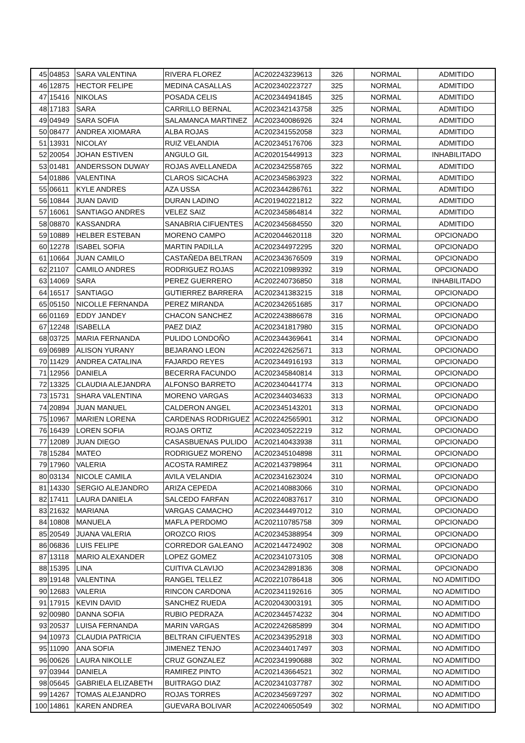| 45 | 04853 | SARA VALENTINA | RIVERA FLOREZ | AC202243239613 | 326 | NORMAL | ADMITIDO |
| 46 | 12875 | HECTOR FELIPE | MEDINA CASALLAS | AC202340223727 | 325 | NORMAL | ADMITIDO |
| 47 | 15416 | NIKOLAS | POSADA CELIS | AC202344941845 | 325 | NORMAL | ADMITIDO |
| 48 | 17183 | SARA | CARRILLO BERNAL | AC202342143758 | 325 | NORMAL | ADMITIDO |
| 49 | 04949 | SARA SOFIA | SALAMANCA MARTINEZ | AC202340086926 | 324 | NORMAL | ADMITIDO |
| 50 | 08477 | ANDREA XIOMARA | ALBA ROJAS | AC202341552058 | 323 | NORMAL | ADMITIDO |
| 51 | 13931 | NICOLAY | RUIZ VELANDIA | AC202345176706 | 323 | NORMAL | ADMITIDO |
| 52 | 20054 | JOHAN ESTIVEN | ANGULO GIL | AC202015449913 | 323 | NORMAL | INHABILITADO |
| 53 | 01481 | ANDERSSON DUWAY | ROJAS AVELLANEDA | AC202342558765 | 322 | NORMAL | ADMITIDO |
| 54 | 01886 | VALENTINA | CLAROS SICACHA | AC202345863923 | 322 | NORMAL | ADMITIDO |
| 55 | 06611 | KYLE ANDRES | AZA USSA | AC202344286761 | 322 | NORMAL | ADMITIDO |
| 56 | 10844 | JUAN DAVID | DURAN LADINO | AC201940221812 | 322 | NORMAL | ADMITIDO |
| 57 | 16061 | SANTIAGO ANDRES | VELEZ SAIZ | AC202345864814 | 322 | NORMAL | ADMITIDO |
| 58 | 08870 | KASSANDRA | SANABRIA CIFUENTES | AC202345684550 | 320 | NORMAL | ADMITIDO |
| 59 | 10889 | HELBER ESTEBAN | MORENO CAMPO | AC202044620118 | 320 | NORMAL | OPCIONADO |
| 60 | 12278 | ISABEL SOFIA | MARTIN PADILLA | AC202344972295 | 320 | NORMAL | OPCIONADO |
| 61 | 10664 | JUAN CAMILO | CASTAÑEDA BELTRAN | AC202343676509 | 319 | NORMAL | OPCIONADO |
| 62 | 21107 | CAMILO ANDRES | RODRIGUEZ ROJAS | AC202210989392 | 319 | NORMAL | OPCIONADO |
| 63 | 14069 | SARA | PEREZ GUERRERO | AC202240736850 | 318 | NORMAL | INHABILITADO |
| 64 | 16517 | SANTIAGO | GUTIERREZ BARRERA | AC202341383215 | 318 | NORMAL | OPCIONADO |
| 65 | 05150 | NICOLLE FERNANDA | PEREZ MIRANDA | AC202342651685 | 317 | NORMAL | OPCIONADO |
| 66 | 01169 | EDDY JANDEY | CHACON SANCHEZ | AC202243886678 | 316 | NORMAL | OPCIONADO |
| 67 | 12248 | ISABELLA | PAEZ DIAZ | AC202341817980 | 315 | NORMAL | OPCIONADO |
| 68 | 03725 | MARIA FERNANDA | PULIDO LONDOÑO | AC202344369641 | 314 | NORMAL | OPCIONADO |
| 69 | 06989 | ALISON YURANY | BEJARANO LEON | AC202242625671 | 313 | NORMAL | OPCIONADO |
| 70 | 11429 | ANDREA CATALINA | FAJARDO REYES | AC202344916193 | 313 | NORMAL | OPCIONADO |
| 71 | 12956 | DANIELA | BECERRA FACUNDO | AC202345840814 | 313 | NORMAL | OPCIONADO |
| 72 | 13325 | CLAUDIA ALEJANDRA | ALFONSO BARRETO | AC202340441774 | 313 | NORMAL | OPCIONADO |
| 73 | 15731 | SHARA VALENTINA | MORENO VARGAS | AC202344034633 | 313 | NORMAL | OPCIONADO |
| 74 | 20894 | JUAN MANUEL | CALDERON ANGEL | AC202345143201 | 313 | NORMAL | OPCIONADO |
| 75 | 10967 | MARIEN LORENA | CARDENAS RODRIGUEZ | AC202242565901 | 312 | NORMAL | OPCIONADO |
| 76 | 16439 | LOREN SOFIA | ROJAS ORTIZ | AC202340522219 | 312 | NORMAL | OPCIONADO |
| 77 | 12089 | JUAN DIEGO | CASASBUENAS PULIDO | AC202140433938 | 311 | NORMAL | OPCIONADO |
| 78 | 15284 | MATEO | RODRIGUEZ MORENO | AC202345104898 | 311 | NORMAL | OPCIONADO |
| 79 | 17960 | VALERIA | ACOSTA RAMIREZ | AC202143798964 | 311 | NORMAL | OPCIONADO |
| 80 | 03134 | NICOLE CAMILA | AVILA VELANDIA | AC202341623024 | 310 | NORMAL | OPCIONADO |
| 81 | 14330 | SERGIO ALEJANDRO | ARIZA CEPEDA | AC202140883066 | 310 | NORMAL | OPCIONADO |
| 82 | 17411 | LAURA DANIELA | SALCEDO FARFAN | AC202240837617 | 310 | NORMAL | OPCIONADO |
| 83 | 21632 | MARIANA | VARGAS CAMACHO | AC202344497012 | 310 | NORMAL | OPCIONADO |
| 84 | 10808 | MANUELA | MAFLA PERDOMO | AC202110785758 | 309 | NORMAL | OPCIONADO |
| 85 | 20549 | JUANA VALERIA | OROZCO RIOS | AC202345388954 | 309 | NORMAL | OPCIONADO |
| 86 | 06836 | LUIS FELIPE | CORREDOR GALEANO | AC202144724902 | 308 | NORMAL | OPCIONADO |
| 87 | 13118 | MARIO ALEXANDER | LOPEZ GOMEZ | AC202341073105 | 308 | NORMAL | OPCIONADO |
| 88 | 15395 | LINA | CUITIVA CLAVIJO | AC202342891836 | 308 | NORMAL | OPCIONADO |
| 89 | 19148 | VALENTINA | RANGEL TELLEZ | AC202210786418 | 306 | NORMAL | NO ADMITIDO |
| 90 | 12683 | VALERIA | RINCON CARDONA | AC202341192616 | 305 | NORMAL | NO ADMITIDO |
| 91 | 17915 | KEVIN DAVID | SANCHEZ RUEDA | AC202043003191 | 305 | NORMAL | NO ADMITIDO |
| 92 | 00980 | DANNA SOFIA | RUBIO PEDRAZA | AC202344574232 | 304 | NORMAL | NO ADMITIDO |
| 93 | 20537 | LUISA FERNANDA | MARIN VARGAS | AC202242685899 | 304 | NORMAL | NO ADMITIDO |
| 94 | 10973 | CLAUDIA PATRICIA | BELTRAN CIFUENTES | AC202343952918 | 303 | NORMAL | NO ADMITIDO |
| 95 | 11090 | ANA SOFIA | JIMENEZ TENJO | AC202344017497 | 303 | NORMAL | NO ADMITIDO |
| 96 | 00626 | LAURA NIKOLLE | CRUZ GONZALEZ | AC202341990688 | 302 | NORMAL | NO ADMITIDO |
| 97 | 03944 | DANIELA | RAMIREZ PINTO | AC202143664521 | 302 | NORMAL | NO ADMITIDO |
| 98 | 05645 | GABRIELA ELIZABETH | BUITRAGO DIAZ | AC202341037787 | 302 | NORMAL | NO ADMITIDO |
| 99 | 14267 | TOMAS ALEJANDRO | ROJAS TORRES | AC202345697297 | 302 | NORMAL | NO ADMITIDO |
| 100 | 14861 | KAREN ANDREA | GUEVARA BOLIVAR | AC202240650549 | 302 | NORMAL | NO ADMITIDO |